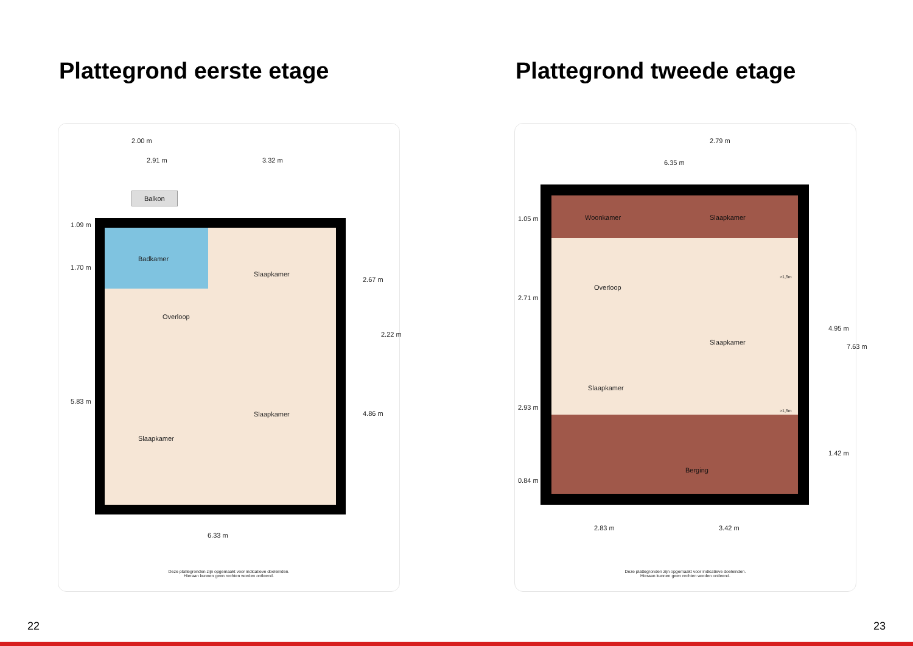Plattegrond eerste etage
2.00 m
2.91 m 3.32 m
Balkon
Badkamer
Overloop
Slaapkamer
Slaapkamer
Slaapkamer
6.33 m
1.09 m
1.70 m
5.83 m
2.67 m
2.22 m
4.86 m
Deze plattegronden zijn opgemaakt voor indicatieve doeleinden.
Hieraan kunnen geen rechten worden ontleend.
22
Plattegrond tweede etage
2.79 m
6.35 m
Woonkamer Slaapkamer
Overloop
Slaapkamer
Slaapkamer
>1,5m
>1,5m
Berging
2.83 m 3.42 m
4.95 m
1.42 m
7.63 m
1.05 m
2.71 m
2.93 m
0.84 m
Deze plattegronden zijn opgemaakt voor indicatieve doeleinden.
Hieraan kunnen geen rechten worden ontleend.
23